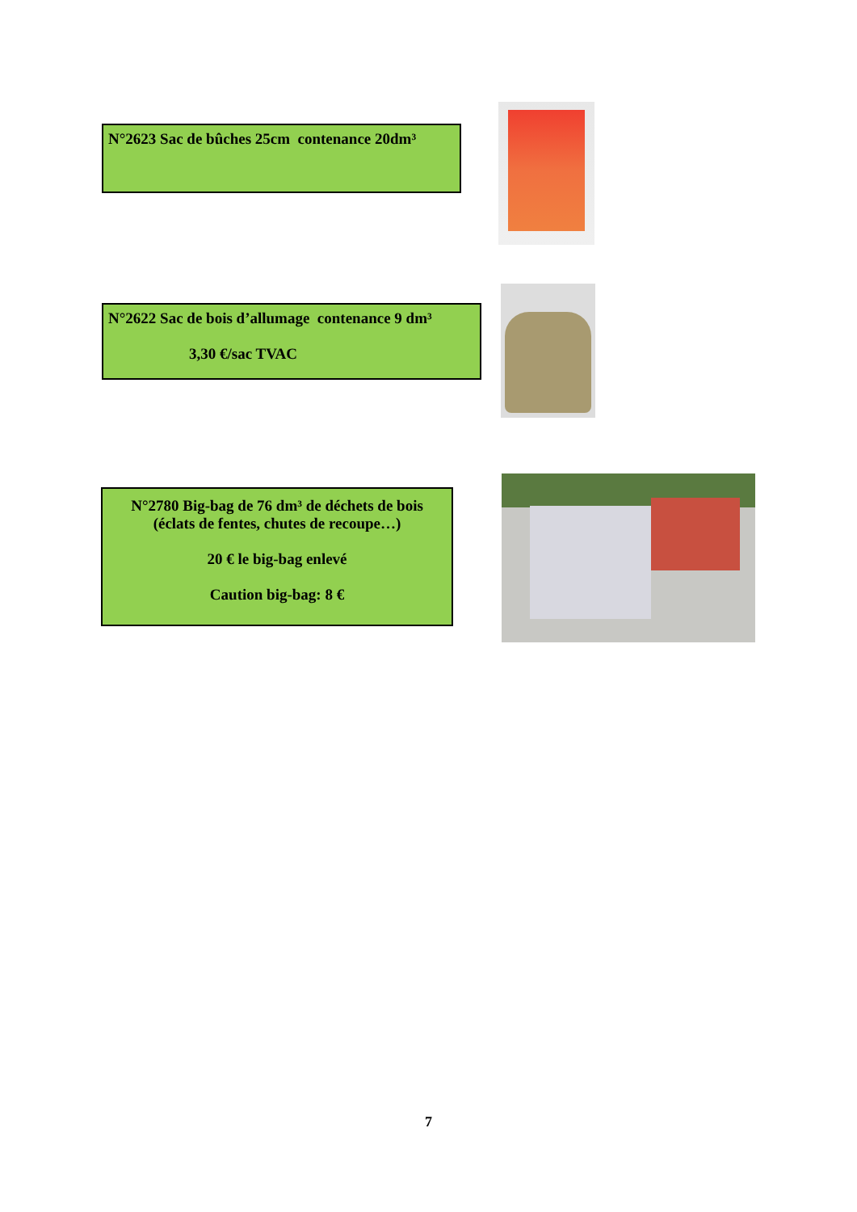N°2623 Sac de bûches 25cm contenance 20dm³
N°2622 Sac de bois d’allumage contenance 9 dm³
3,30 €/sac TVAC
N°2780 Big-bag de 76 dm³ de déchets de bois
(éclats de fentes, chutes de recoupe…)
20 € le big-bag enlevé
Caution big-bag: 8 €
7